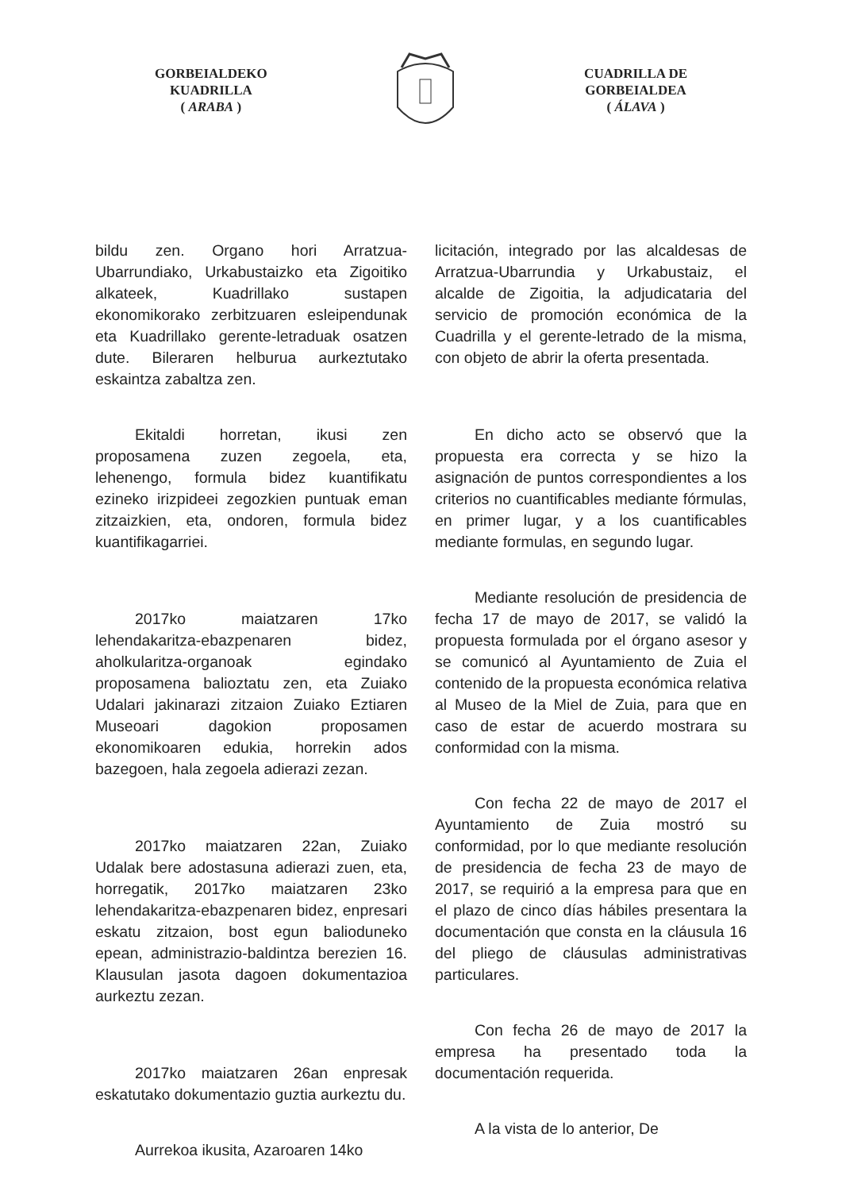GORBEIALDEKO
KUADRILLA
( ARABA )
CUADRILLA DE
GORBEIALDEA
( ÁLAVA )
bildu zen. Organo hori Arratzua-Ubarrundiako, Urkabustaizko eta Zigoitiko alkateek, Kuadrillako sustapen ekonomikorako zerbitzuaren esleipendunak eta Kuadrillako gerente-letraduak osatzen dute. Bileraren helburua aurkeztutako eskaintza zabaltza zen.
Ekitaldi horretan, ikusi zen proposamena zuzen zegoela, eta, lehenengo, formula bidez kuantifikatu ezineko irizpideei zegozkien puntuak eman zitzaizkien, eta, ondoren, formula bidez kuantifikagarriei.
2017ko maiatzaren 17ko lehendakaritza-ebazpenaren bidez, aholkularitza-organoak egindako proposamena balioztatu zen, eta Zuiako Udalari jakinarazi zitzaion Zuiako Eztiaren Museoari dagokion proposamen ekonomikoaren edukia, horrekin ados bazegoen, hala zegoela adierazi zezan.
2017ko maiatzaren 22an, Zuiako Udalak bere adostasuna adierazi zuen, eta, horregatik, 2017ko maiatzaren 23ko lehendakaritza-ebazpenaren bidez, enpresari eskatu zitzaion, bost egun balioduneko epean, administrazio-baldintza berezien 16. Klausulan jasota dagoen dokumentazioa aurkeztu zezan.
2017ko maiatzaren 26an enpresak eskatutako dokumentazio guztia aurkeztu du.
Aurrekoa ikusita, Azaroaren 14ko
licitación, integrado por las alcaldesas de Arratzua-Ubarrundia y Urkabustaiz, el alcalde de Zigoitia, la adjudicataria del servicio de promoción económica de la Cuadrilla y el gerente-letrado de la misma, con objeto de abrir la oferta presentada.
En dicho acto se observó que la propuesta era correcta y se hizo la asignación de puntos correspondientes a los criterios no cuantificables mediante fórmulas, en primer lugar, y a los cuantificables mediante formulas, en segundo lugar.
Mediante resolución de presidencia de fecha 17 de mayo de 2017, se validó la propuesta formulada por el órgano asesor y se comunicó al Ayuntamiento de Zuia el contenido de la propuesta económica relativa al Museo de la Miel de Zuia, para que en caso de estar de acuerdo mostrara su conformidad con la misma.
Con fecha 22 de mayo de 2017 el Ayuntamiento de Zuia mostró su conformidad, por lo que mediante resolución de presidencia de fecha 23 de mayo de 2017, se requirió a la empresa para que en el plazo de cinco días hábiles presentara la documentación que consta en la cláusula 16 del pliego de cláusulas administrativas particulares.
Con fecha 26 de mayo de 2017 la empresa ha presentado toda la documentación requerida.
A la vista de lo anterior, De